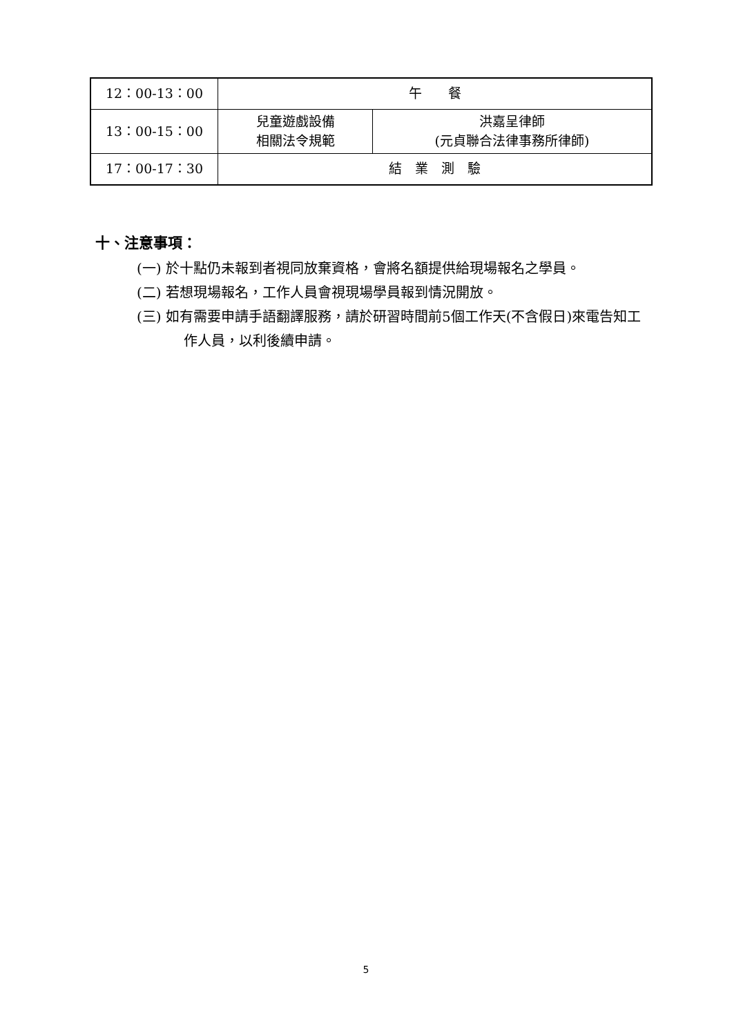| 12：00-13：00 | 午 餐 | |
| 13：00-15：00 | 兒童遊戲設備 相關法令規範 | 洪嘉呈律師 (元貞聯合法律事務所律師) |
| 17：00-17：30 | 結 業 測 驗 | |
十、注意事項：
(一) 於十點仍未報到者視同放棄資格，會將名額提供給現場報名之學員。
(二) 若想現場報名，工作人員會視現場學員報到情況開放。
(三) 如有需要申請手語翻譯服務，請於研習時間前5個工作天(不含假日)來電告知工作人員，以利後續申請。
5